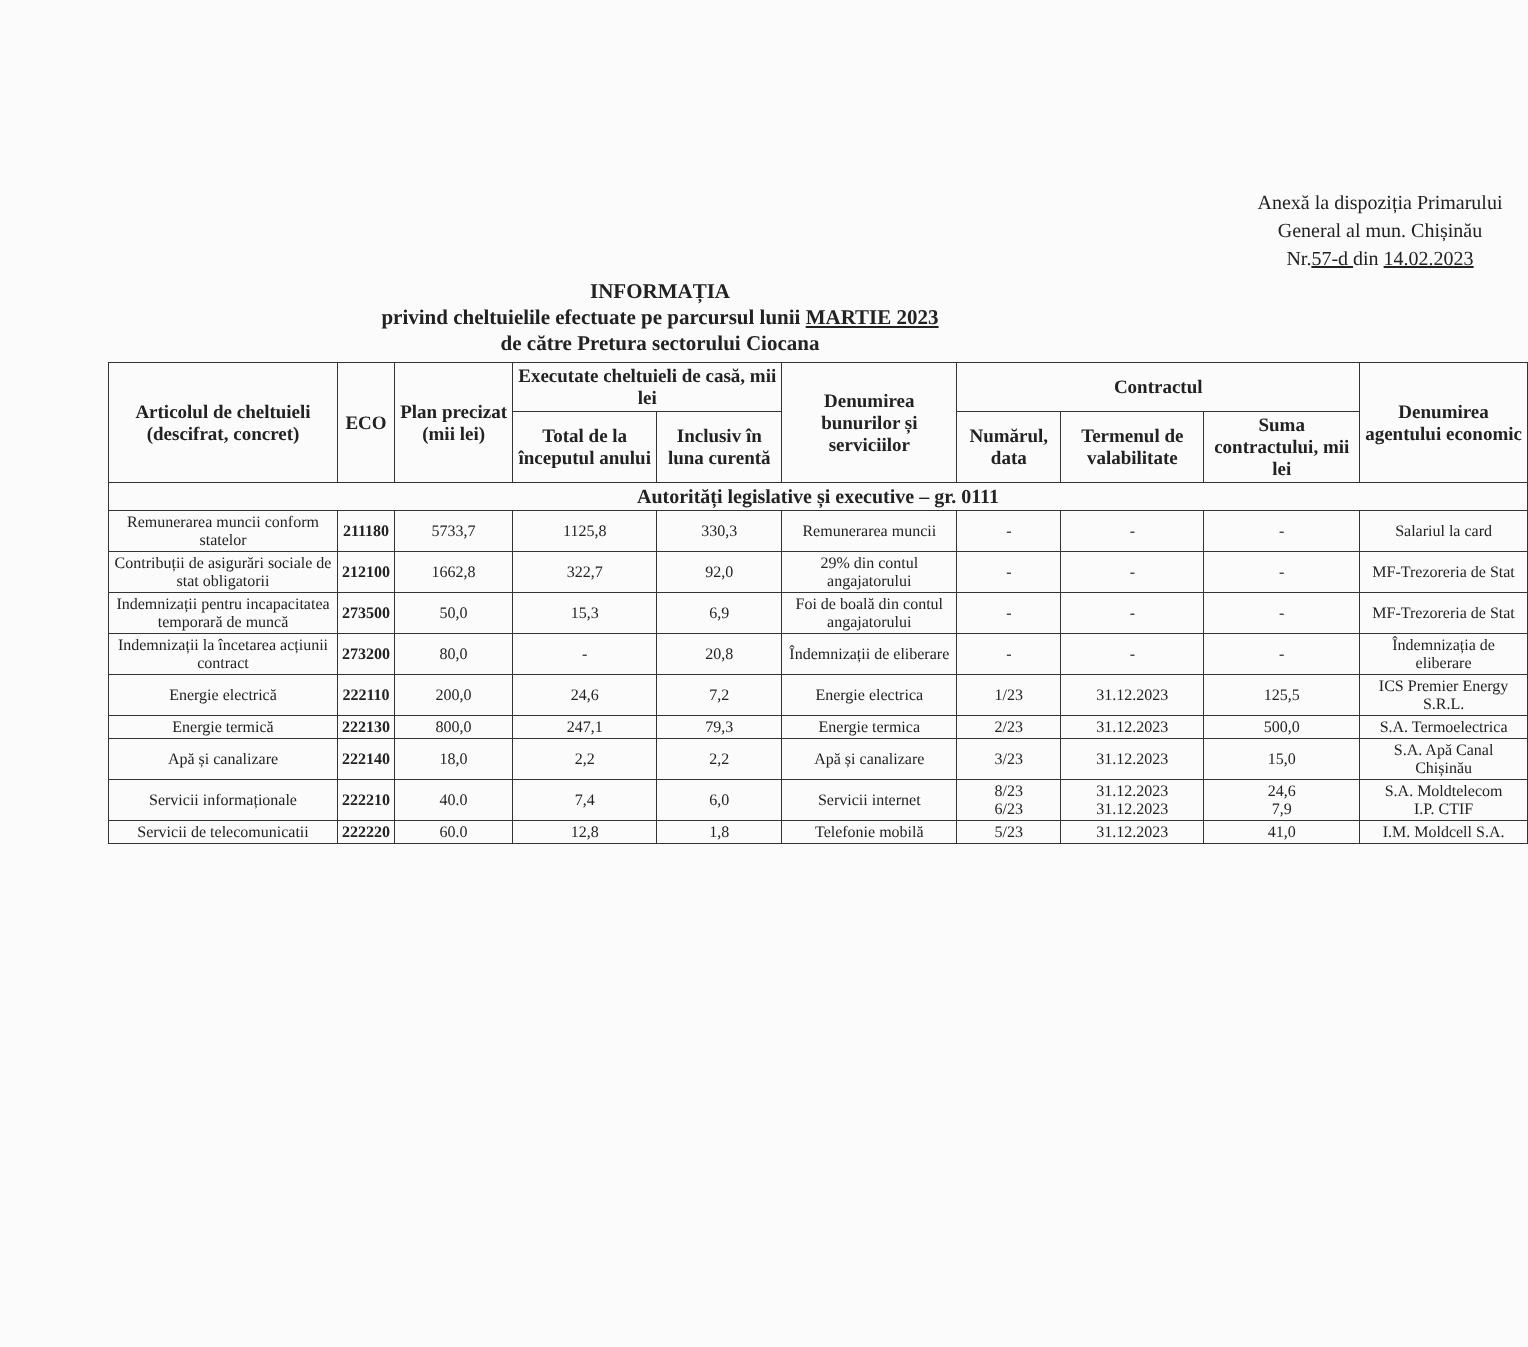Anexă la dispoziția Primarului
General al mun. Chișinău
Nr.57-d din 14.02.2023
INFORMAȚIA
privind cheltuielile efectuate pe parcursul lunii MARTIE 2023
de către Pretura sectorului Ciocana
| Articolul de cheltuieli (descifrat, concret) | ECO | Plan precizat (mii lei) | Executate cheltuieli de casă, mii lei | | Denumirea bunurilor și serviciilor | Contractul | | | Denumirea agentului economic |
| --- | --- | --- | --- | --- | --- | --- | --- | --- | --- |
| | | | Total de la începutul anului | Inclusiv în luna curentă | | Numărul, data | Termenul de valabilitate | Suma contractului, mii lei | |
| Autorități legislative și executive – gr. 0111 | | | | | | | | | |
| Remunerarea muncii conform statelor | 211180 | 5733,7 | 1125,8 | 330,3 | Remunerarea muncii | - | - | - | Salariul la card |
| Contribuții de asigurări sociale de stat obligatorii | 212100 | 1662,8 | 322,7 | 92,0 | 29% din contul angajatorului | - | - | - | MF-Trezoreria de Stat |
| Indemnizații pentru incapacitatea temporară de muncă | 273500 | 50,0 | 15,3 | 6,9 | Foi de boală din contul angajatorului | - | - | - | MF-Trezoreria de Stat |
| Indemnizații la încetarea acțiunii contract | 273200 | 80,0 | - | 20,8 | Îndemnizații de eliberare | - | - | - | Îndemnizația de eliberare |
| Energie electrică | 222110 | 200,0 | 24,6 | 7,2 | Energie electrica | 1/23 | 31.12.2023 | 125,5 | ICS Premier Energy S.R.L. |
| Energie termică | 222130 | 800,0 | 247,1 | 79,3 | Energie termica | 2/23 | 31.12.2023 | 500,0 | S.A. Termoelectrica |
| Apă și canalizare | 222140 | 18,0 | 2,2 | 2,2 | Apă și canalizare | 3/23 | 31.12.2023 | 15,0 | S.A. Apă Canal Chișinău |
| Servicii informaționale | 222210 | 40.0 | 7,4 | 6,0 | Servicii internet | 8/23 6/23 | 31.12.2023 31.12.2023 | 24,6 7,9 | S.A. Moldtelecom I.P. CTIF |
| Servicii de telecomunicatii | 222220 | 60.0 | 12,8 | 1,8 | Telefonie mobilă | 5/23 | 31.12.2023 | 41,0 | I.M. Moldcell S.A. |